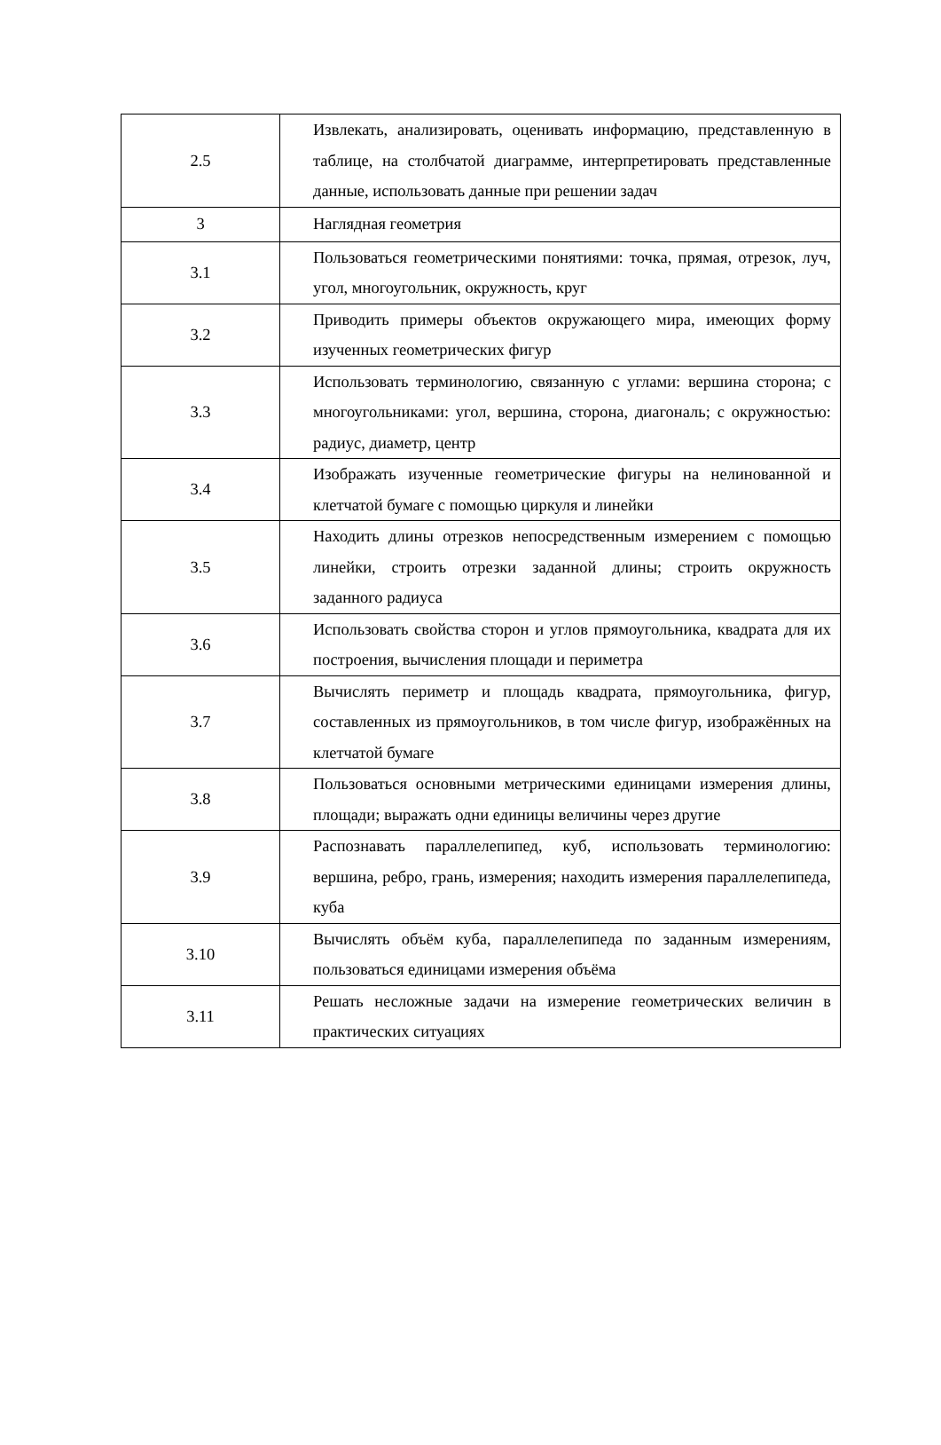| 2.5 | Извлекать, анализировать, оценивать информацию, представленную в таблице, на столбчатой диаграмме, интерпретировать представленные данные, использовать данные при решении задач |
| 3 | Наглядная геометрия |
| 3.1 | Пользоваться геометрическими понятиями: точка, прямая, отрезок, луч, угол, многоугольник, окружность, круг |
| 3.2 | Приводить примеры объектов окружающего мира, имеющих форму изученных геометрических фигур |
| 3.3 | Использовать терминологию, связанную с углами: вершина сторона; с многоугольниками: угол, вершина, сторона, диагональ; с окружностью: радиус, диаметр, центр |
| 3.4 | Изображать изученные геометрические фигуры на нелинованной и клетчатой бумаге с помощью циркуля и линейки |
| 3.5 | Находить длины отрезков непосредственным измерением с помощью линейки, строить отрезки заданной длины; строить окружность заданного радиуса |
| 3.6 | Использовать свойства сторон и углов прямоугольника, квадрата для их построения, вычисления площади и периметра |
| 3.7 | Вычислять периметр и площадь квадрата, прямоугольника, фигур, составленных из прямоугольников, в том числе фигур, изображённых на клетчатой бумаге |
| 3.8 | Пользоваться основными метрическими единицами измерения длины, площади; выражать одни единицы величины через другие |
| 3.9 | Распознавать параллелепипед, куб, использовать терминологию: вершина, ребро, грань, измерения; находить измерения параллелепипеда, куба |
| 3.10 | Вычислять объём куба, параллелепипеда по заданным измерениям, пользоваться единицами измерения объёма |
| 3.11 | Решать несложные задачи на измерение геометрических величин в практических ситуациях |